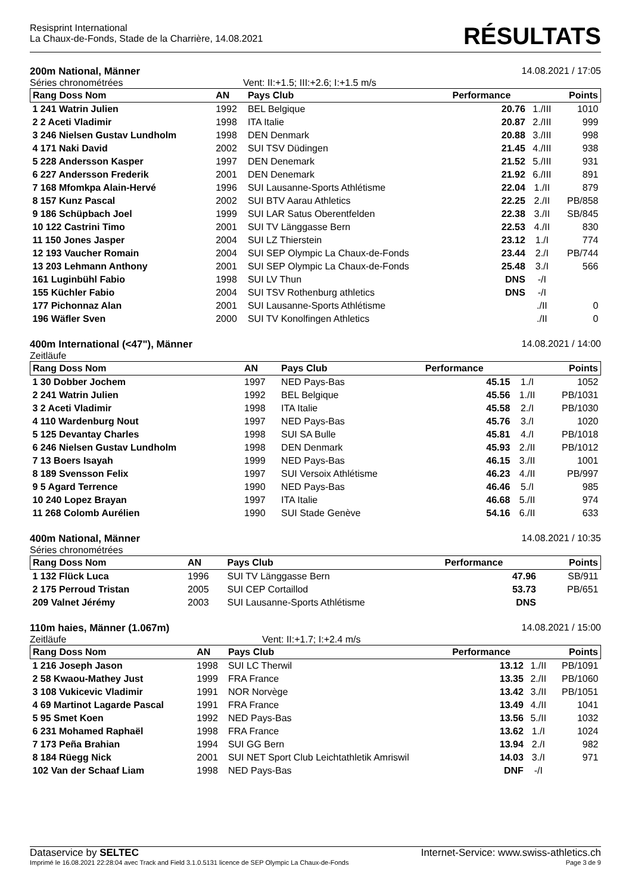Resisprint International
La Chaux-de-Fonds, Stade de la Charrière, 14.08.2021
RÉSULTATS
200m National, Männer 14.08.2021 / 17:05
Séries chronométrées Vent: II:+1.5; III:+2.6; I:+1.5 m/s
| Rang Doss Nom | AN | Pays Club | Performance | | Points |
| --- | --- | --- | --- | --- | --- |
| 1 241 Watrin Julien | 1992 | BEL Belgique | 20.76 | 1./III | 1010 |
| 2 2 Aceti Vladimir | 1998 | ITA Italie | 20.87 | 2./III | 999 |
| 3 246 Nielsen Gustav Lundholm | 1998 | DEN Denmark | 20.88 | 3./III | 998 |
| 4 171 Naki David | 2002 | SUI TSV Düdingen | 21.45 | 4./III | 938 |
| 5 228 Andersson Kasper | 1997 | DEN Denemark | 21.52 | 5./III | 931 |
| 6 227 Andersson Frederik | 2001 | DEN Denemark | 21.92 | 6./III | 891 |
| 7 168 Mfomkpa Alain-Hervé | 1996 | SUI Lausanne-Sports Athlétisme | 22.04 | 1./II | 879 |
| 8 157 Kunz Pascal | 2002 | SUI BTV Aarau Athletics | 22.25 | 2./II | PB/858 |
| 9 186 Schüpbach Joel | 1999 | SUI LAR Satus Oberentfelden | 22.38 | 3./II | SB/845 |
| 10 122 Castrini Timo | 2001 | SUI TV Länggasse Bern | 22.53 | 4./II | 830 |
| 11 150 Jones Jasper | 2004 | SUI LZ Thierstein | 23.12 | 1./I | 774 |
| 12 193 Vaucher Romain | 2004 | SUI SEP Olympic La Chaux-de-Fonds | 23.44 | 2./I | PB/744 |
| 13 203 Lehmann Anthony | 2001 | SUI SEP Olympic La Chaux-de-Fonds | 25.48 | 3./I | 566 |
| 161 Luginbühl Fabio | 1998 | SUI LV Thun | DNS | -/I | |
| 155 Küchler Fabio | 2004 | SUI TSV Rothenburg athletics | DNS | -/I | |
| 177 Pichonnaz Alan | 2001 | SUI Lausanne-Sports Athlétisme | | ./II | 0 |
| 196 Wäfler Sven | 2000 | SUI TV Konolfingen Athletics | | ./II | 0 |
400m International (<47"), Männer 14.08.2021 / 14:00
Zeitläufe
| Rang Doss Nom | AN | Pays Club | Performance | | Points |
| --- | --- | --- | --- | --- | --- |
| 1 30 Dobber Jochem | 1997 | NED Pays-Bas | 45.15 | 1./I | 1052 |
| 2 241 Watrin Julien | 1992 | BEL Belgique | 45.56 | 1./II | PB/1031 |
| 3 2 Aceti Vladimir | 1998 | ITA Italie | 45.58 | 2./I | PB/1030 |
| 4 110 Wardenburg Nout | 1997 | NED Pays-Bas | 45.76 | 3./I | 1020 |
| 5 125 Devantay Charles | 1998 | SUI SA Bulle | 45.81 | 4./I | PB/1018 |
| 6 246 Nielsen Gustav Lundholm | 1998 | DEN Denmark | 45.93 | 2./II | PB/1012 |
| 7 13 Boers Isayah | 1999 | NED Pays-Bas | 46.15 | 3./II | 1001 |
| 8 189 Svensson Felix | 1997 | SUI Versoix Athlétisme | 46.23 | 4./II | PB/997 |
| 9 5 Agard Terrence | 1990 | NED Pays-Bas | 46.46 | 5./I | 985 |
| 10 240 Lopez Brayan | 1997 | ITA Italie | 46.68 | 5./II | 974 |
| 11 268 Colomb Aurélien | 1990 | SUI Stade Genève | 54.16 | 6./II | 633 |
400m National, Männer 14.08.2021 / 10:35
Séries chronométrées
| Rang Doss Nom | AN | Pays Club | Performance | | Points |
| --- | --- | --- | --- | --- | --- |
| 1 132 Flück Luca | 1996 | SUI TV Länggasse Bern | 47.96 | | SB/911 |
| 2 175 Perroud Tristan | 2005 | SUI CEP Cortaillod | 53.73 | | PB/651 |
| 209 Valnet Jérémy | 2003 | SUI Lausanne-Sports Athlétisme | DNS | | |
110m haies, Männer (1.067m) 14.08.2021 / 15:00
Zeitläufe Vent: II:+1.7; I:+2.4 m/s
| Rang Doss Nom | AN | Pays Club | Performance | | Points |
| --- | --- | --- | --- | --- | --- |
| 1 216 Joseph Jason | 1998 | SUI LC Therwil | 13.12 | 1./II | PB/1091 |
| 2 58 Kwaou-Mathey Just | 1999 | FRA France | 13.35 | 2./II | PB/1060 |
| 3 108 Vukicevic Vladimir | 1991 | NOR Norvège | 13.42 | 3./II | PB/1051 |
| 4 69 Martinot Lagarde Pascal | 1991 | FRA France | 13.49 | 4./II | 1041 |
| 5 95 Smet Koen | 1992 | NED Pays-Bas | 13.56 | 5./II | 1032 |
| 6 231 Mohamed Raphaël | 1998 | FRA France | 13.62 | 1./I | 1024 |
| 7 173 Peña Brahian | 1994 | SUI GG Bern | 13.94 | 2./I | 982 |
| 8 184 Rüegg Nick | 2001 | SUI NET Sport Club Leichtathletik Amriswil | 14.03 | 3./I | 971 |
| 102 Van der Schaaf Liam | 1998 | NED Pays-Bas | DNF | -/I | |
Dataservice by SELTEC Internet-Service: www.swiss-athletics.ch
Imprimé le 16.08.2021 22:28:04 avec Track and Field 3.1.0.5131 licence de SEP Olympic La Chaux-de-Fonds Page 3 de 9